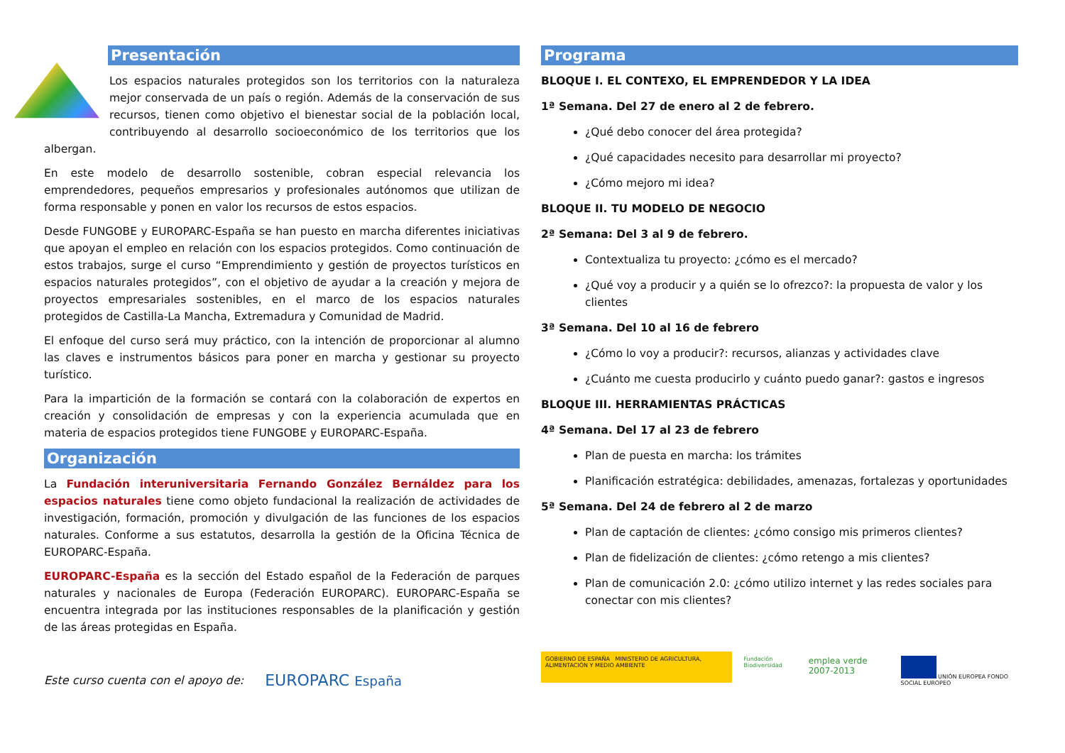Presentación
Los espacios naturales protegidos son los territorios con la naturaleza mejor conservada de un país o región. Además de la conservación de sus recursos, tienen como objetivo el bienestar social de la población local, contribuyendo al desarrollo socioeconómico de los territorios que los albergan.
En este modelo de desarrollo sostenible, cobran especial relevancia los emprendedores, pequeños empresarios y profesionales autónomos que utilizan de forma responsable y ponen en valor los recursos de estos espacios.
Desde FUNGOBE y EUROPARC-España se han puesto en marcha diferentes iniciativas que apoyan el empleo en relación con los espacios protegidos. Como continuación de estos trabajos, surge el curso “Emprendimiento y gestión de proyectos turísticos en espacios naturales protegidos”, con el objetivo de ayudar a la creación y mejora de proyectos empresariales sostenibles, en el marco de los espacios naturales protegidos de Castilla-La Mancha, Extremadura y Comunidad de Madrid.
El enfoque del curso será muy práctico, con la intención de proporcionar al alumno las claves e instrumentos básicos para poner en marcha y gestionar su proyecto turístico.
Para la impartición de la formación se contará con la colaboración de expertos en creación y consolidación de empresas y con la experiencia acumulada que en materia de espacios protegidos tiene FUNGOBE y EUROPARC-España.
Organización
La Fundación interuniversitaria Fernando González Bernáldez para los espacios naturales tiene como objeto fundacional la realización de actividades de investigación, formación, promoción y divulgación de las funciones de los espacios naturales. Conforme a sus estatutos, desarrolla la gestión de la Oficina Técnica de EUROPARC-España.
EUROPARC-España es la sección del Estado español de la Federación de parques naturales y nacionales de Europa (Federación EUROPARC). EUROPARC-España se encuentra integrada por las instituciones responsables de la planificación y gestión de las áreas protegidas en España.
Este curso cuenta con el apoyo de: EUROPARC España
Programa
BLOQUE I. EL CONTEXO, EL EMPRENDEDOR Y LA IDEA
1ª Semana. Del 27 de enero al 2 de febrero.
¿Qué debo conocer del área protegida?
¿Qué capacidades necesito para desarrollar mi proyecto?
¿Cómo mejoro mi idea?
BLOQUE II. TU MODELO DE NEGOCIO
2ª Semana: Del 3 al 9 de febrero.
Contextualiza tu proyecto: ¿cómo es el mercado?
¿Qué voy a producir y a quién se lo ofrezco?: la propuesta de valor y los clientes
3ª Semana. Del 10 al 16 de febrero
¿Cómo lo voy a producir?: recursos, alianzas y actividades clave
¿Cuánto me cuesta producirlo y cuánto puedo ganar?: gastos e ingresos
BLOQUE III. HERRAMIENTAS PRÁCTICAS
4ª Semana. Del 17 al 23 de febrero
Plan de puesta en marcha: los trámites
Planificación estratégica: debilidades, amenazas, fortalezas y oportunidades
5ª Semana. Del 24 de febrero al 2 de marzo
Plan de captación de clientes: ¿cómo consigo mis primeros clientes?
Plan de fidelización de clientes: ¿cómo retengo a mis clientes?
Plan de comunicación 2.0: ¿cómo utilizo internet y las redes sociales para conectar con mis clientes?
GOBIERNO DE ESPAÑA MINISTERIO DE AGRICULTURA, ALIMENTACIÓN Y MEDIO AMBIENTE
Fundación Biodiversidad
emplea verde 2007-2013
UNIÓN EUROPEA FONDO SOCIAL EUROPEO